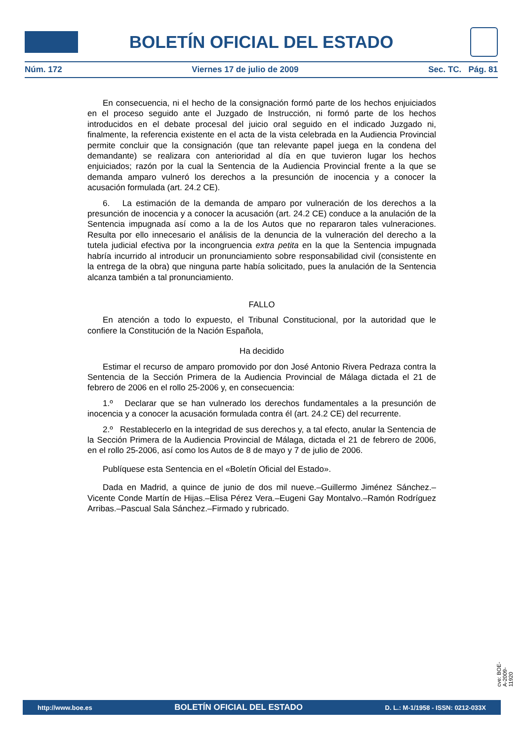BOLETÍN OFICIAL DEL ESTADO
Núm. 172 Viernes 17 de julio de 2009 Sec. TC. Pág. 81
En consecuencia, ni el hecho de la consignación formó parte de los hechos enjuiciados en el proceso seguido ante el Juzgado de Instrucción, ni formó parte de los hechos introducidos en el debate procesal del juicio oral seguido en el indicado Juzgado ni, finalmente, la referencia existente en el acta de la vista celebrada en la Audiencia Provincial permite concluir que la consignación (que tan relevante papel juega en la condena del demandante) se realizara con anterioridad al día en que tuvieron lugar los hechos enjuiciados; razón por la cual la Sentencia de la Audiencia Provincial frente a la que se demanda amparo vulneró los derechos a la presunción de inocencia y a conocer la acusación formulada (art. 24.2 CE).
6. La estimación de la demanda de amparo por vulneración de los derechos a la presunción de inocencia y a conocer la acusación (art. 24.2 CE) conduce a la anulación de la Sentencia impugnada así como a la de los Autos que no repararon tales vulneraciones. Resulta por ello innecesario el análisis de la denuncia de la vulneración del derecho a la tutela judicial efectiva por la incongruencia extra petita en la que la Sentencia impugnada habría incurrido al introducir un pronunciamiento sobre responsabilidad civil (consistente en la entrega de la obra) que ninguna parte había solicitado, pues la anulación de la Sentencia alcanza también a tal pronunciamiento.
FALLO
En atención a todo lo expuesto, el Tribunal Constitucional, por la autoridad que le confiere la Constitución de la Nación Española,
Ha decidido
Estimar el recurso de amparo promovido por don José Antonio Rivera Pedraza contra la Sentencia de la Sección Primera de la Audiencia Provincial de Málaga dictada el 21 de febrero de 2006 en el rollo 25-2006 y, en consecuencia:
1.º Declarar que se han vulnerado los derechos fundamentales a la presunción de inocencia y a conocer la acusación formulada contra él (art. 24.2 CE) del recurrente.
2.º Restablecerlo en la integridad de sus derechos y, a tal efecto, anular la Sentencia de la Sección Primera de la Audiencia Provincial de Málaga, dictada el 21 de febrero de 2006, en el rollo 25-2006, así como los Autos de 8 de mayo y 7 de julio de 2006.
Publíquese esta Sentencia en el «Boletín Oficial del Estado».
Dada en Madrid, a quince de junio de dos mil nueve.–Guillermo Jiménez Sánchez.–Vicente Conde Martín de Hijas.–Elisa Pérez Vera.–Eugeni Gay Montalvo.–Ramón Rodríguez Arribas.–Pascual Sala Sánchez.–Firmado y rubricado.
cve: BOE-A-2009-11920
http://www.boe.es BOLETÍN OFICIAL DEL ESTADO D. L.: M-1/1958 - ISSN: 0212-033X